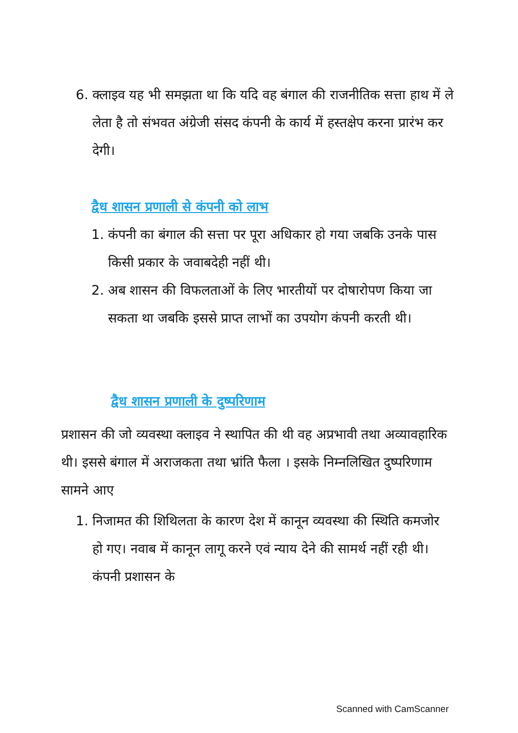6. क्लाइव यह भी समझता था कि यदि वह बंगाल की राजनीतिक सत्ता हाथ में ले लेता है तो संभवत अंग्रेजी संसद कंपनी के कार्य में हस्तक्षेप करना प्रारंभ कर देगी।
द्वैध शासन प्रणाली से कंपनी को लाभ
1. कंपनी का बंगाल की सत्ता पर पूरा अधिकार हो गया जबकि उनके पास किसी प्रकार के जवाबदेही नहीं थी।
2. अब शासन की विफलताओं के लिए भारतीयों पर दोषारोपण किया जा सकता था जबकि इससे प्राप्त लाभों का उपयोग कंपनी करती थी।
द्वैध शासन प्रणाली के दुष्परिणाम
प्रशासन की जो व्यवस्था क्लाइव ने स्थापित की थी वह अप्रभावी तथा अव्यावहारिक थी। इससे बंगाल में अराजकता तथा भ्रांति फैला । इसके निम्नलिखित दुष्परिणाम सामने आए
1. निजामत की शिथिलता के कारण देश में कानून व्यवस्था की स्थिति कमजोर हो गए। नवाब में कानून लागू करने एवं न्याय देने की सामर्थ नहीं रही थी। कंपनी प्रशासन के
Scanned with CamScanner